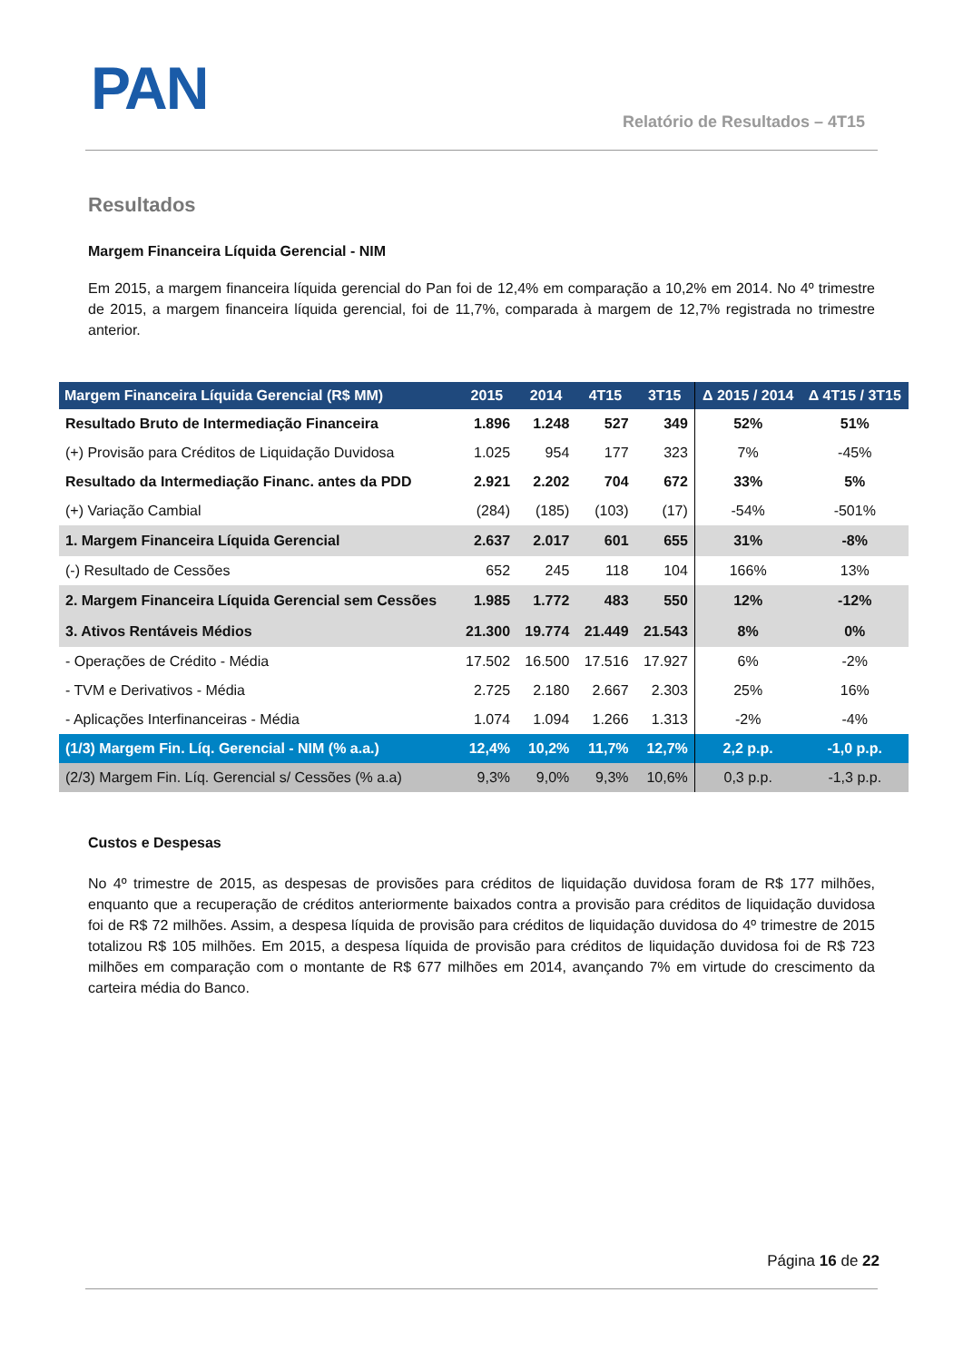PAN
Relatório de Resultados – 4T15
Resultados
Margem Financeira Líquida Gerencial - NIM
Em 2015, a margem financeira líquida gerencial do Pan foi de 12,4% em comparação a 10,2% em 2014. No 4º trimestre de 2015, a margem financeira líquida gerencial, foi de 11,7%, comparada à margem de 12,7% registrada no trimestre anterior.
| Margem Financeira Líquida Gerencial (R$ MM) | 2015 | 2014 | 4T15 | 3T15 | Δ 2015 / 2014 | Δ 4T15 / 3T15 |
| --- | --- | --- | --- | --- | --- | --- |
| Resultado Bruto de Intermediação Financeira | 1.896 | 1.248 | 527 | 349 | 52% | 51% |
| (+) Provisão para Créditos de Liquidação Duvidosa | 1.025 | 954 | 177 | 323 | 7% | -45% |
| Resultado da Intermediação Financ. antes da PDD | 2.921 | 2.202 | 704 | 672 | 33% | 5% |
| (+) Variação Cambial | (284) | (185) | (103) | (17) | -54% | -501% |
| 1. Margem Financeira Líquida Gerencial | 2.637 | 2.017 | 601 | 655 | 31% | -8% |
| (-) Resultado de Cessões | 652 | 245 | 118 | 104 | 166% | 13% |
| 2. Margem Financeira Líquida Gerencial sem Cessões | 1.985 | 1.772 | 483 | 550 | 12% | -12% |
| 3. Ativos Rentáveis Médios | 21.300 | 19.774 | 21.449 | 21.543 | 8% | 0% |
| - Operações de Crédito - Média | 17.502 | 16.500 | 17.516 | 17.927 | 6% | -2% |
| - TVM e Derivativos - Média | 2.725 | 2.180 | 2.667 | 2.303 | 25% | 16% |
| - Aplicações Interfinanceiras - Média | 1.074 | 1.094 | 1.266 | 1.313 | -2% | -4% |
| (1/3) Margem Fin. Líq. Gerencial - NIM (% a.a.) | 12,4% | 10,2% | 11,7% | 12,7% | 2,2 p.p. | -1,0 p.p. |
| (2/3) Margem Fin. Líq. Gerencial s/ Cessões (% a.a) | 9,3% | 9,0% | 9,3% | 10,6% | 0,3 p.p. | -1,3 p.p. |
Custos e Despesas
No 4º trimestre de 2015, as despesas de provisões para créditos de liquidação duvidosa foram de R$ 177 milhões, enquanto que a recuperação de créditos anteriormente baixados contra a provisão para créditos de liquidação duvidosa foi de R$ 72 milhões. Assim, a despesa líquida de provisão para créditos de liquidação duvidosa do 4º trimestre de 2015 totalizou R$ 105 milhões. Em 2015, a despesa líquida de provisão para créditos de liquidação duvidosa foi de R$ 723 milhões em comparação com o montante de R$ 677 milhões em 2014, avançando 7% em virtude do crescimento da carteira média do Banco.
Página 16 de 22